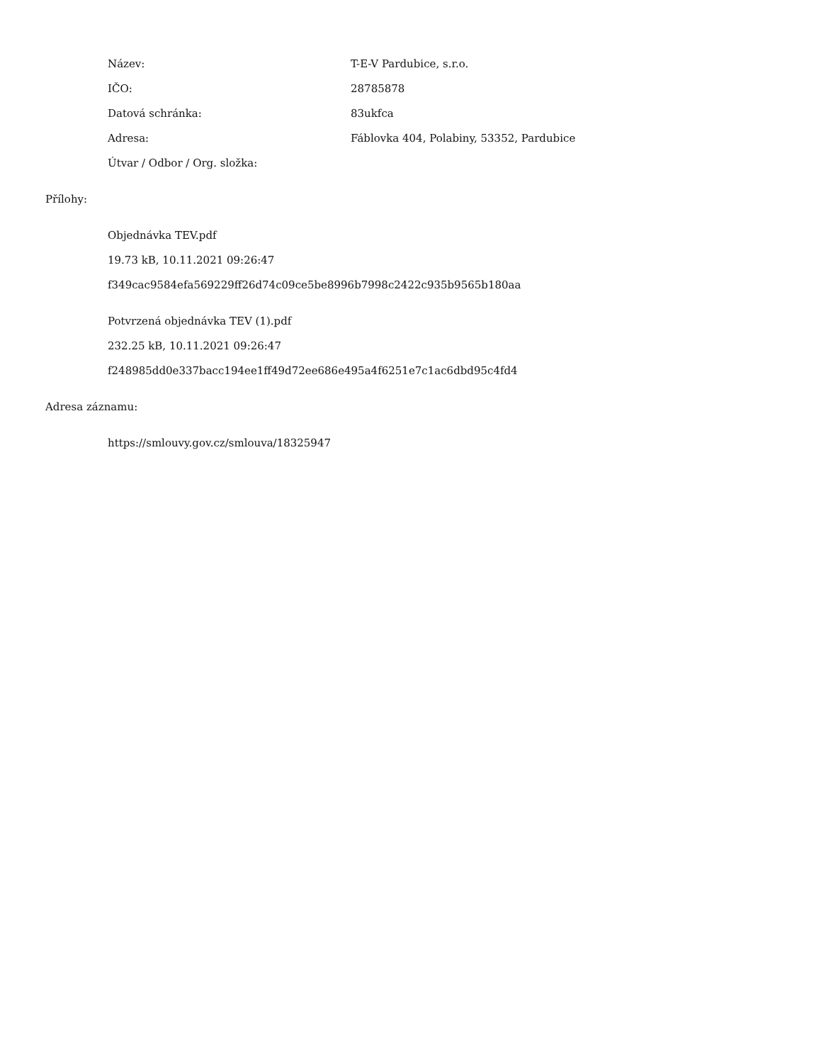Název: T-E-V Pardubice, s.r.o.
IČO: 28785878
Datová schránka: 83ukfca
Adresa:
Fáblovka 404, Polabiny, 53352, Pardubice
Útvar / Odbor / Org. složka:
Přílohy:
Objednávka TEV.pdf
19.73 kB, 10.11.2021 09:26:47
f349cac9584efa569229ff26d74c09ce5be8996b7998c2422c935b9565b180aa
Potvrzená objednávka TEV (1).pdf
232.25 kB, 10.11.2021 09:26:47
f248985dd0e337bacc194ee1ff49d72ee686e495a4f6251e7c1ac6dbd95c4fd4
Adresa záznamu:
https://smlouvy.gov.cz/smlouva/18325947